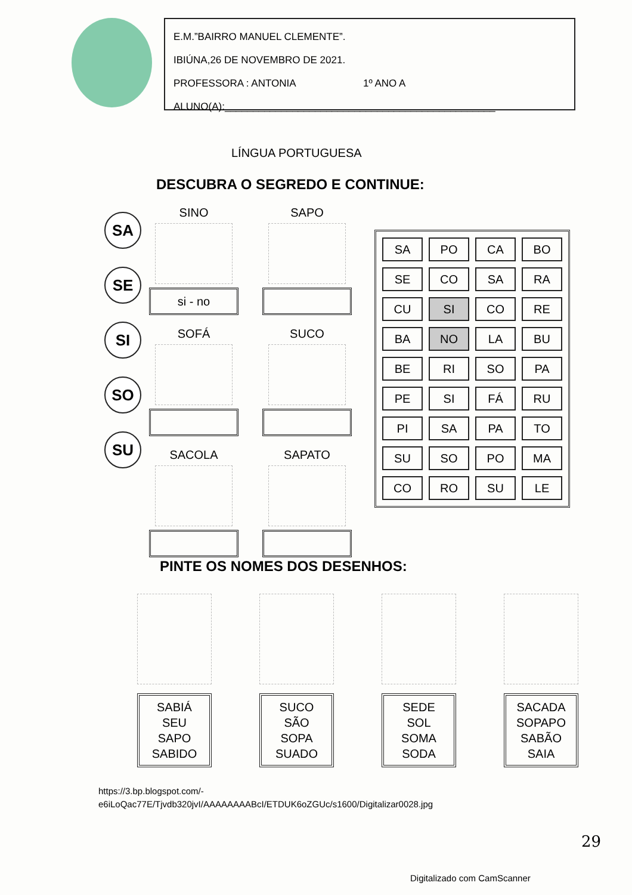E.M.”BAIRRO MANUEL CLEMENTE”.
IBIÚNA,26 DE NOVEMBRO DE 2021.
PROFESSORA : ANTONIA 1º ANO A
ALUNO(A):________________________________________________
LÍNGUA PORTUGUESA
DESCUBRA O SEGREDO E CONTINUE:
SA
SE
SI
SO
SU
SINO
si - no
SAPO
SOFÁ
SUCO
SACOLA
SAPATO
| SA | PO | CA | BO |
| SE | CO | SA | RA |
| CU | SI | CO | RE |
| BA | NO | LA | BU |
| BE | RI | SO | PA |
| PE | SI | FÁ | RU |
| PI | SA | PA | TO |
| SU | SO | PO | MA |
| CO | RO | SU | LE |
PINTE OS NOMES DOS DESENHOS:
SABIÁ
SEU
SAPO
SABIDO
SUCO
SÃO
SOPA
SUADO
SEDE
SOL
SOMA
SODA
SACADA
SOPAPO
SABÃO
SAIA
https://3.bp.blogspot.com/-
e6iLoQac77E/Tjvdb320jvI/AAAAAAAABcI/ETDUK6oZGUc/s1600/Digitalizar0028.jpg
29
Digitalizado com CamScanner